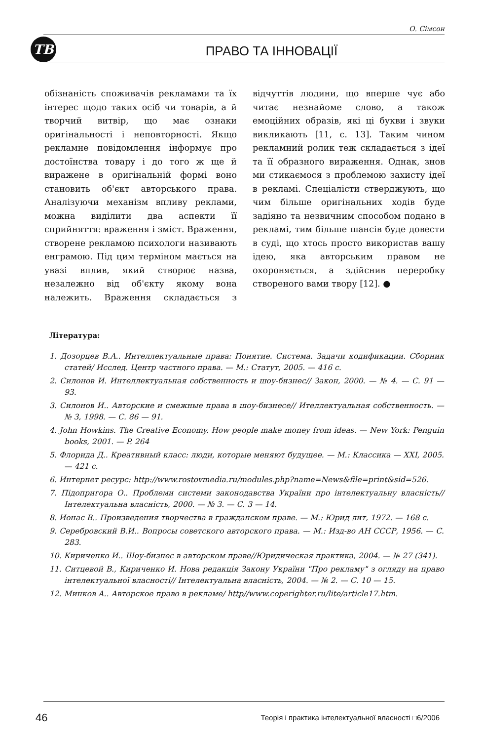О. Сімсон
ТВ
ПРАВО ТА ІННОВАЦІЇ
обізнаність споживачів рекламами та їх інтерес щодо таких осіб чи товарів, а й творчий витвір, що має ознаки оригінальності і неповторності. Якщо рекламне повідомлення інформує про достоїнства товару і до того ж ще й виражене в оригінальній формі воно становить об'єкт авторського права. Аналізуючи механізм впливу реклами, можна виділити два аспекти її сприйняття: враження і зміст. Враження, створене рекламою психологи називають енграмою. Під цим терміном мається на увазі вплив, який створює назва, незалежно від об'єкту якому вона належить. Враження складається з відчуттів людини, що вперше чує або читає незнайоме слово, а також емоційних образів, які ці букви і звуки викликають [11, с. 13]. Таким чином рекламний ролик теж складається з ідеї та її образного вираження. Однак, знов ми стикаємося з проблемою захисту ідеї в рекламі. Спеціалісти стверджують, що чим більше оригінальних ходів буде задіяно та незвичним способом подано в рекламі, тим більше шансів буде довести в суді, що хтось просто використав вашу ідею, яка авторським правом не охороняється, а здійснив переробку створеного вами твору [12]. ●
Література:
1. Дозорцев В.А.. Интеллектуальные права: Понятие. Система. Задачи кодификации. Сборник статей/ Исслед. Центр частного права. — М.: Статут, 2005. — 416 с.
2. Силонов И. Интеллектуальная собственность и шоу-бизнес// Закон, 2000. — № 4. — С. 91 — 93.
3. Силонов И.. Авторские и смежные права в шоу-бизнесе// Ителлектуальная собственность. — № 3, 1998. — С. 86 — 91.
4. John Howkins. The Creative Economy. How people make money from ideas. — New York: Penguin books, 2001. — P. 264
5. Флорида Д.. Креативный класс: люди, которые меняют будущее. — М.: Классика — XXI, 2005. — 421 с.
6. Интернет ресурс: http://www.rostovmedia.ru/modules.php?name=News&file=print&sid=526.
7. Підопригора О.. Проблеми системи законодавства України про інтелектуальну власність// Інтелектуальна власність, 2000. — № 3. — С. 3 — 14.
8. Ионас В.. Произведения творчества в гражданском праве. — М.: Юрид лит, 1972. — 168 с.
9. Серебровский В.И.. Вопросы советского авторского права. — М.: Изд-во АН СССР, 1956. — С. 283.
10. Кириченко И.. Шоу-бизнес в авторском праве//Юридическая практика, 2004. — № 27 (341).
11. Ситцевой В., Кириченко И. Нова редакція Закону України "Про рекламу" з огляду на право інтелектуальної власності// Інтелектуальна власність, 2004. — № 2. — С. 10 — 15.
12. Минков А.. Авторское право в рекламе/ http//www.coperighter.ru/lite/article17.htm.
46 Теорія і практика інтелектуальної власності □6/2006